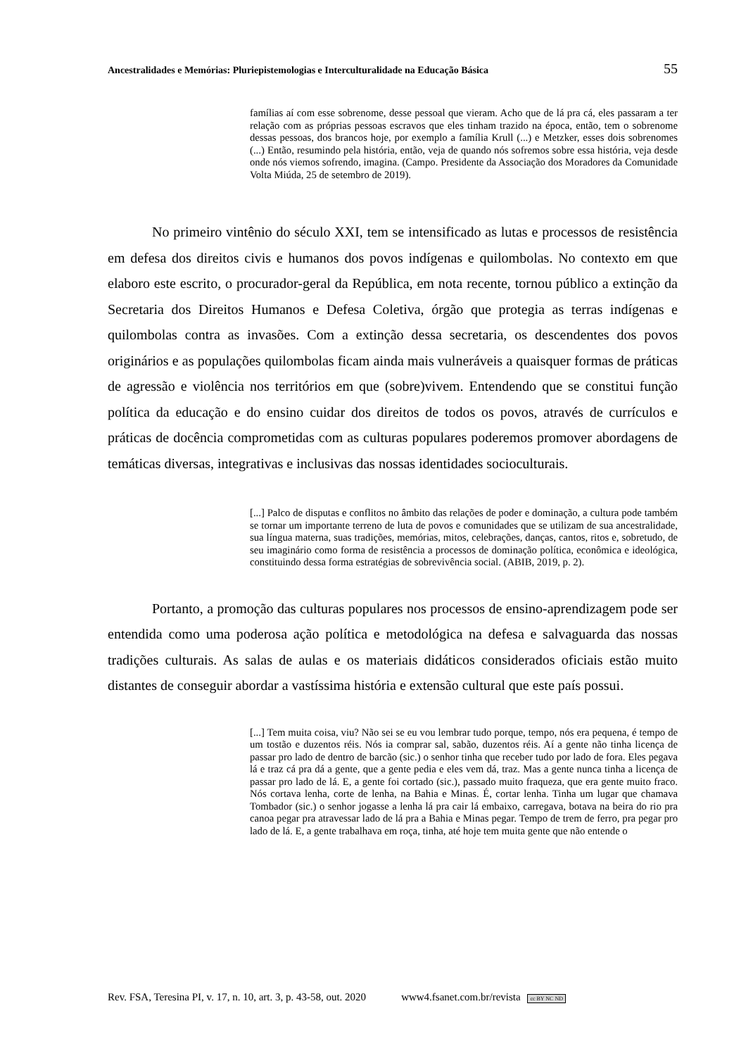Ancestralidades e Memórias: Pluriepistemologias e Interculturalidade na Educação Básica 55
famílias aí com esse sobrenome, desse pessoal que vieram. Acho que de lá pra cá, eles passaram a ter relação com as próprias pessoas escravos que eles tinham trazido na época, então, tem o sobrenome dessas pessoas, dos brancos hoje, por exemplo a família Krull (...) e Metzker, esses dois sobrenomes (...) Então, resumindo pela história, então, veja de quando nós sofremos sobre essa história, veja desde onde nós viemos sofrendo, imagina. (Campo. Presidente da Associação dos Moradores da Comunidade Volta Miúda, 25 de setembro de 2019).
No primeiro vintênio do século XXI, tem se intensificado as lutas e processos de resistência em defesa dos direitos civis e humanos dos povos indígenas e quilombolas. No contexto em que elaboro este escrito, o procurador-geral da República, em nota recente, tornou público a extinção da Secretaria dos Direitos Humanos e Defesa Coletiva, órgão que protegia as terras indígenas e quilombolas contra as invasões. Com a extinção dessa secretaria, os descendentes dos povos originários e as populações quilombolas ficam ainda mais vulneráveis a quaisquer formas de práticas de agressão e violência nos territórios em que (sobre)vivem. Entendendo que se constitui função política da educação e do ensino cuidar dos direitos de todos os povos, através de currículos e práticas de docência comprometidas com as culturas populares poderemos promover abordagens de temáticas diversas, integrativas e inclusivas das nossas identidades socioculturais.
[...] Palco de disputas e conflitos no âmbito das relações de poder e dominação, a cultura pode também se tornar um importante terreno de luta de povos e comunidades que se utilizam de sua ancestralidade, sua língua materna, suas tradições, memórias, mitos, celebrações, danças, cantos, ritos e, sobretudo, de seu imaginário como forma de resistência a processos de dominação política, econômica e ideológica, constituindo dessa forma estratégias de sobrevivência social. (ABIB, 2019, p. 2).
Portanto, a promoção das culturas populares nos processos de ensino-aprendizagem pode ser entendida como uma poderosa ação política e metodológica na defesa e salvaguarda das nossas tradições culturais. As salas de aulas e os materiais didáticos considerados oficiais estão muito distantes de conseguir abordar a vastíssima história e extensão cultural que este país possui.
[...] Tem muita coisa, viu? Não sei se eu vou lembrar tudo porque, tempo, nós era pequena, é tempo de um tostão e duzentos réis. Nós ia comprar sal, sabão, duzentos réis. Aí a gente não tinha licença de passar pro lado de dentro de barcão (sic.) o senhor tinha que receber tudo por lado de fora. Eles pegava lá e traz cá pra dá a gente, que a gente pedia e eles vem dá, traz. Mas a gente nunca tinha a licença de passar pro lado de lá. E, a gente foi cortado (sic.), passado muito fraqueza, que era gente muito fraco. Nós cortava lenha, corte de lenha, na Bahia e Minas. É, cortar lenha. Tinha um lugar que chamava Tombador (sic.) o senhor jogasse a lenha lá pra cair lá embaixo, carregava, botava na beira do rio pra canoa pegar pra atravessar lado de lá pra a Bahia e Minas pegar. Tempo de trem de ferro, pra pegar pro lado de lá. E, a gente trabalhava em roça, tinha, até hoje tem muita gente que não entende o
Rev. FSA, Teresina PI, v. 17, n. 10, art. 3, p. 43-58, out. 2020 www4.fsanet.com.br/revista cc BY NC ND